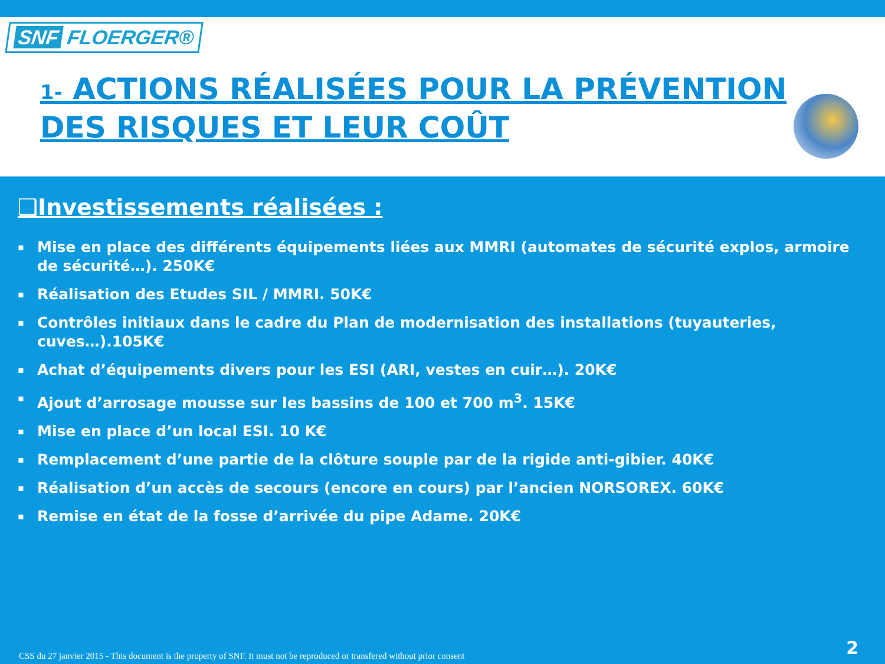SNF FLOERGER®
1- ACTIONS RÉALISÉES POUR LA PRÉVENTION
DES RISQUES ET LEUR COÛT
❑Investissements réalisées :
▪ Mise en place des différents équipements liées aux MMRI (automates de sécurité explos, armoire de sécurité…). 250K€
▪ Réalisation des Etudes SIL / MMRI. 50K€
▪ Contrôles initiaux dans le cadre du Plan de modernisation des installations (tuyauteries, cuves…).105K€
▪ Achat d’équipements divers pour les ESI (ARI, vestes en cuir…). 20K€
▪ Ajout d’arrosage mousse sur les bassins de 100 et 700 m<sup>3</sup>. 15K€
▪ Mise en place d’un local ESI. 10 K€
▪ Remplacement d’une partie de la clôture souple par de la rigide anti-gibier. 40K€
▪ Réalisation d’un accès de secours (encore en cours) par l’ancien NORSOREX. 60K€
▪ Remise en état de la fosse d’arrivée du pipe Adame. 20K€
CSS du 27 janvier 2015 - This document is the property of SNF. It must not be reproduced or transfered without prior consent
2